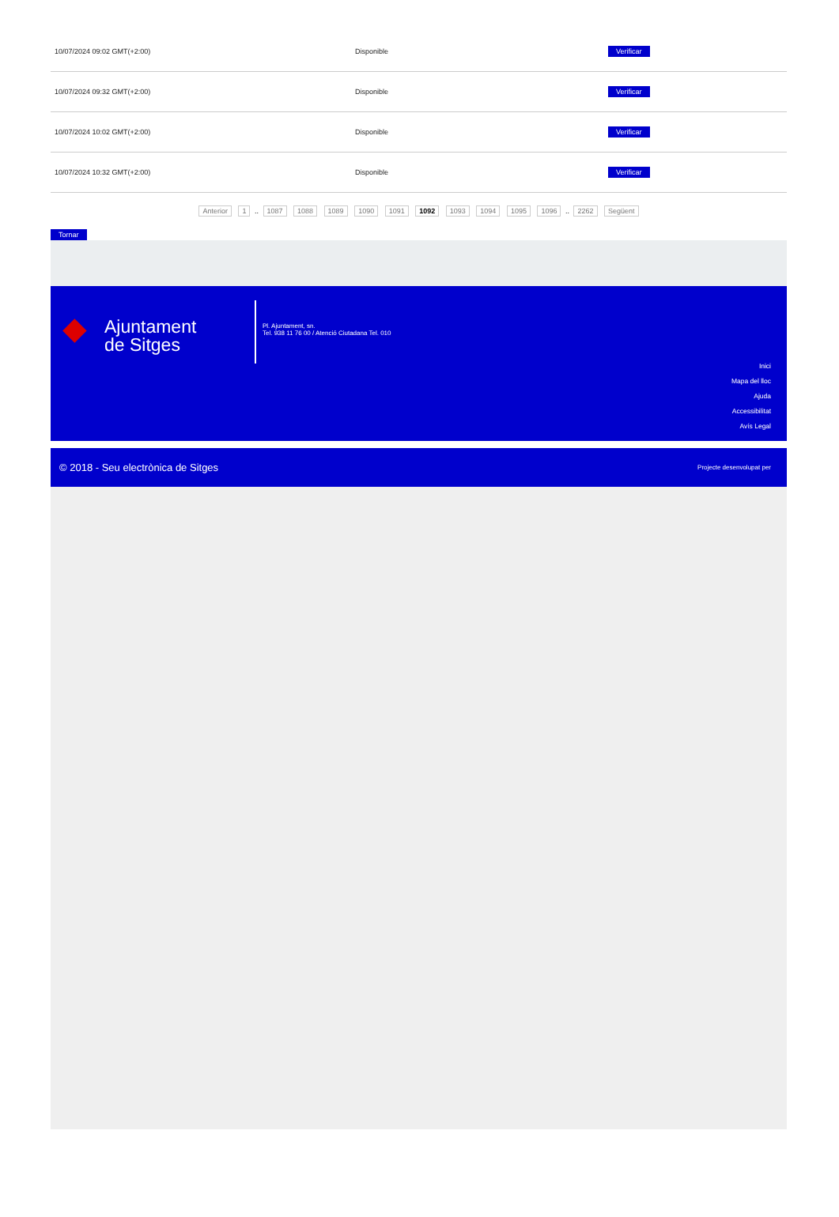| 10/07/2024 09:02 GMT(+2:00) | Disponible | Verificar |
| 10/07/2024 09:32 GMT(+2:00) | Disponible | Verificar |
| 10/07/2024 10:02 GMT(+2:00) | Disponible | Verificar |
| 10/07/2024 10:32 GMT(+2:00) | Disponible | Verificar |
Anterior 1 .. 1087 1088 1089 1090 1091 1092 1093 1094 1095 1096 .. 2262 Següent
Tornar
◆
Ajuntament
de Sitges
Pl. Ajuntament, sn.
Tel. 938 11 76 00 / Atenció Ciutadana Tel. 010
Inici
Mapa del lloc
Ajuda
Accessibilitat
Avís Legal
© 2018 - Seu electrònica de Sitges Projecte desenvolupat per